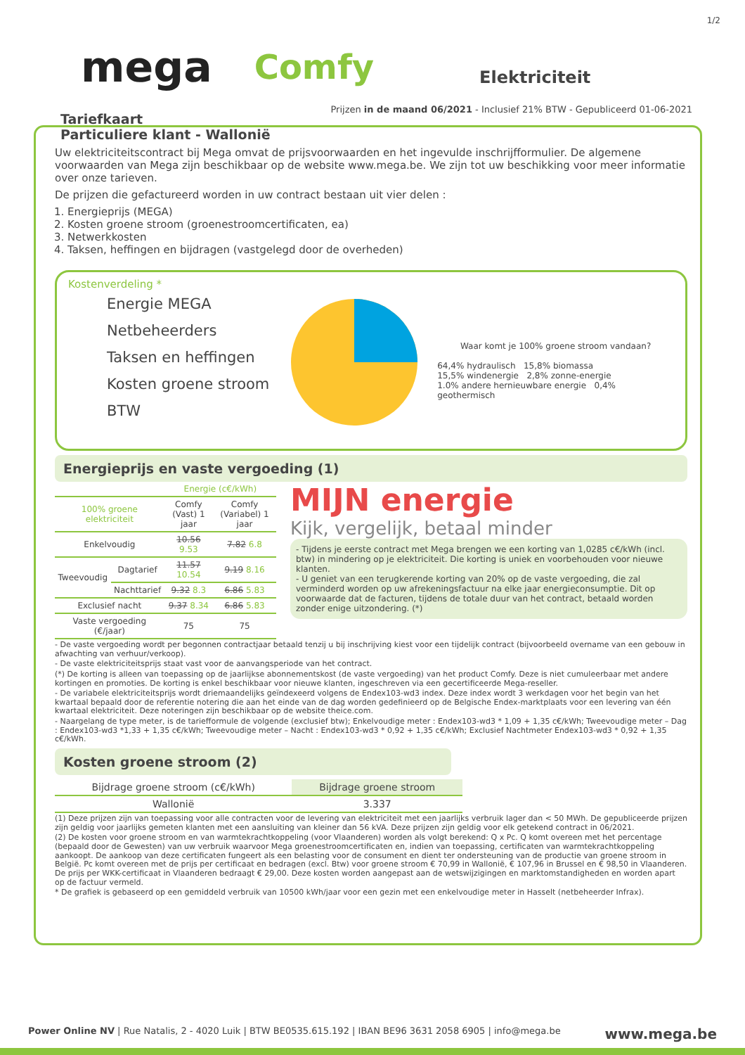1/2
mega Comfy Elektriciteit
Prijzen in de maand 06/2021 - Inclusief 21% BTW - Gepubliceerd 01-06-2021
Tariefkaart
Particuliere klant - Wallonië
Uw elektriciteitscontract bij Mega omvat de prijsvoorwaarden en het ingevulde inschrijfformulier. De algemene voorwaarden van Mega zijn beschikbaar op de website www.mega.be. We zijn tot uw beschikking voor meer informatie over onze tarieven.
De prijzen die gefactureerd worden in uw contract bestaan uit vier delen :
1. Energieprijs (MEGA)
2. Kosten groene stroom (groenestroomcertificaten, ea)
3. Netwerkkosten
4. Taksen, heffingen en bijdragen (vastgelegd door de overheden)
Kostenverdeling *
Energie MEGA
Netbeheerders
Taksen en heffingen
Kosten groene stroom
BTW
Waar komt je 100% groene stroom vandaan?
64,4% hydraulisch 15,8% biomassa
15,5% windenergie 2,8% zonne-energie
1.0% andere hernieuwbare energie 0,4% geothermisch
Energieprijs en vaste vergoeding (1)
| | | Energie (c€/kWh) | |
| --- | --- | --- | --- |
| 100% groene elektriciteit | | Comfy (Vast) 1 jaar | Comfy (Variabel) 1 jaar |
| Enkelvoudig | | 10.56 9.53 | 7.82 6.8 |
| Tweevoudig | Dagtarief | 11.57 10.54 | 9.19 8.16 |
| | Nachttarief | 9.32 8.3 | 6.86 5.83 |
| Exclusief nacht | | 9.37 8.34 | 6.86 5.83 |
| Vaste vergoeding (€/jaar) | | 75 | 75 |
MIJN energie
Kijk, vergelijk, betaal minder
- Tijdens je eerste contract met Mega brengen we een korting van 1,0285 c€/kWh (incl. btw) in mindering op je elektriciteit. Die korting is uniek en voorbehouden voor nieuwe klanten.
- U geniet van een terugkerende korting van 20% op de vaste vergoeding, die zal verminderd worden op uw afrekeningsfactuur na elke jaar energieconsumptie. Dit op voorwaarde dat de facturen, tijdens de totale duur van het contract, betaald worden zonder enige uitzondering. (*)
- De vaste vergoeding wordt per begonnen contractjaar betaald tenzij u bij inschrijving kiest voor een tijdelijk contract (bijvoorbeeld overname van een gebouw in afwachting van verhuur/verkoop).
- De vaste elektriciteitsprijs staat vast voor de aanvangsperiode van het contract.
(*) De korting is alleen van toepassing op de jaarlijkse abonnementskost (de vaste vergoeding) van het product Comfy. Deze is niet cumuleerbaar met andere kortingen en promoties. De korting is enkel beschikbaar voor nieuwe klanten, ingeschreven via een gecertificeerde Mega-reseller.
- De variabele elektriciteitsprijs wordt driemaandelijks geïndexeerd volgens de Endex103-wd3 index. Deze index wordt 3 werkdagen voor het begin van het kwartaal bepaald door de referentie notering die aan het einde van de dag worden gedefinieerd op de Belgische Endex-marktplaats voor een levering van één kwartaal elektriciteit. Deze noteringen zijn beschikbaar op de website theice.com.
- Naargelang de type meter, is de tariefformule de volgende (exclusief btw); Enkelvoudige meter : Endex103-wd3 * 1,09 + 1,35 c€/kWh; Tweevoudige meter – Dag : Endex103-wd3 *1,33 + 1,35 c€/kWh; Tweevoudige meter – Nacht : Endex103-wd3 * 0,92 + 1,35 c€/kWh; Exclusief Nachtmeter Endex103-wd3 * 0,92 + 1,35 c€/kWh.
Kosten groene stroom (2)
| Bijdrage groene stroom (c€/kWh) | Bijdrage groene stroom |
| --- | --- |
| Wallonië | 3.337 |
(1) Deze prijzen zijn van toepassing voor alle contracten voor de levering van elektriciteit met een jaarlijks verbruik lager dan < 50 MWh. De gepubliceerde prijzen zijn geldig voor jaarlijks gemeten klanten met een aansluiting van kleiner dan 56 kVA. Deze prijzen zijn geldig voor elk getekend contract in 06/2021.
(2) De kosten voor groene stroom en van warmtekrachtkoppeling (voor Vlaanderen) worden als volgt berekend: Q x Pc. Q komt overeen met het percentage (bepaald door de Gewesten) van uw verbruik waarvoor Mega groenestroomcertificaten en, indien van toepassing, certificaten van warmtekrachtkoppeling aankoopt. De aankoop van deze certificaten fungeert als een belasting voor de consument en dient ter ondersteuning van de productie van groene stroom in België. Pc komt overeen met de prijs per certificaat en bedragen (excl. Btw) voor groene stroom € 70,99 in Wallonië, € 107,96 in Brussel en € 98,50 in Vlaanderen. De prijs per WKK-certificaat in Vlaanderen bedraagt € 29,00. Deze kosten worden aangepast aan de wetswijzigingen en marktomstandigheden en worden apart op de factuur vermeld.
* De grafiek is gebaseerd op een gemiddeld verbruik van 10500 kWh/jaar voor een gezin met een enkelvoudige meter in Hasselt (netbeheerder Infrax).
Power Online NV | Rue Natalis, 2 - 4020 Luik | BTW BE0535.615.192 | IBAN BE96 3631 2058 6905 | info@mega.be www.mega.be